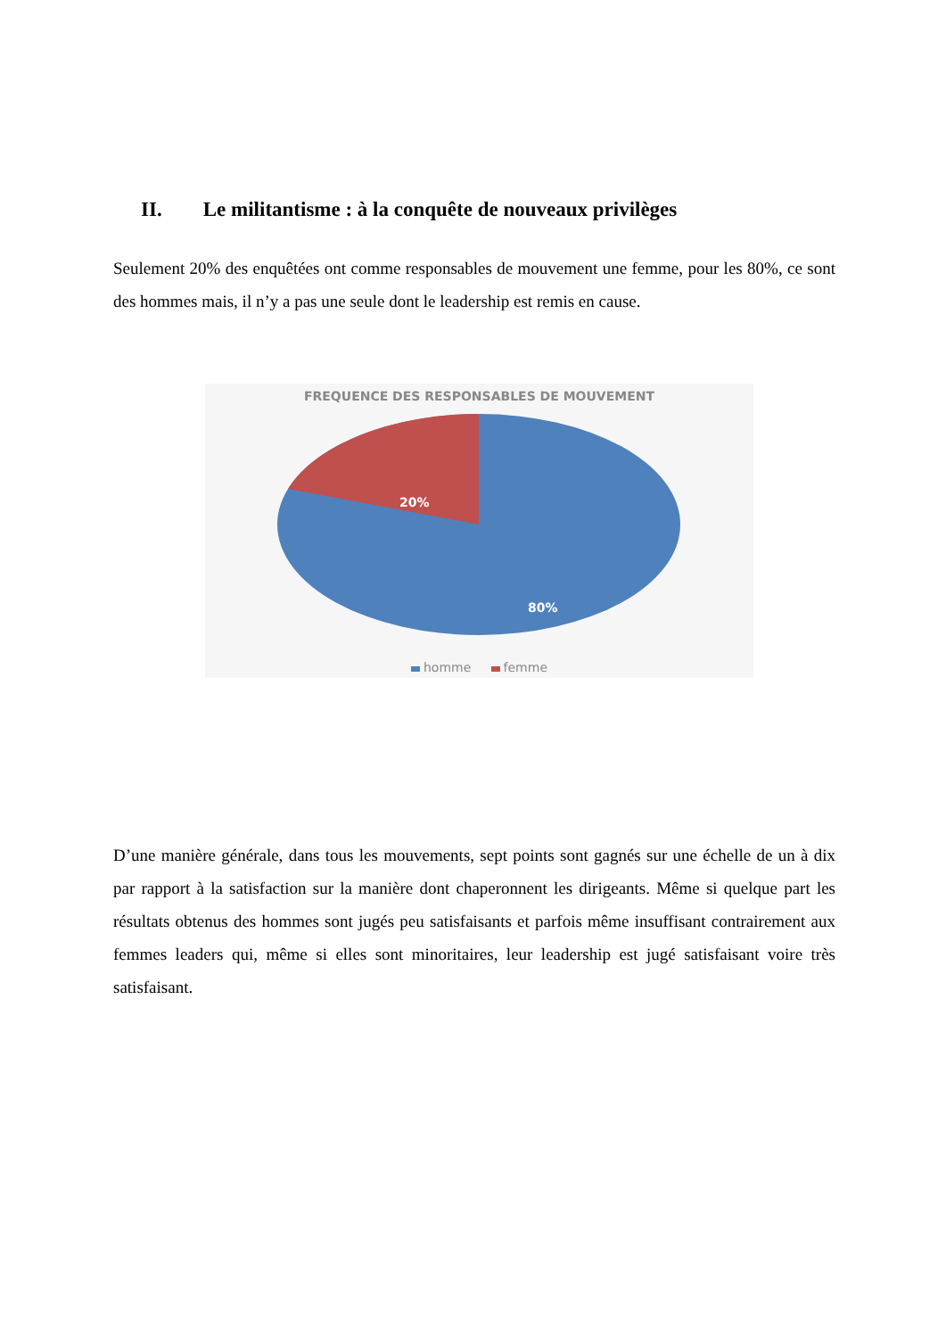II. Le militantisme : à la conquête de nouveaux privilèges
Seulement 20% des enquêtées ont comme responsables de mouvement une femme, pour les 80%, ce sont des hommes mais, il n’y a pas une seule dont le leadership est remis en cause.
FREQUENCE DES RESPONSABLES DE MOUVEMENT
20%
80%
homme femme
D’une manière générale, dans tous les mouvements, sept points sont gagnés sur une échelle de un à dix par rapport à la satisfaction sur la manière dont chaperonnent les dirigeants. Même si quelque part les résultats obtenus des hommes sont jugés peu satisfaisants et parfois même insuffisant contrairement aux femmes leaders qui, même si elles sont minoritaires, leur leadership est jugé satisfaisant voire très satisfaisant.